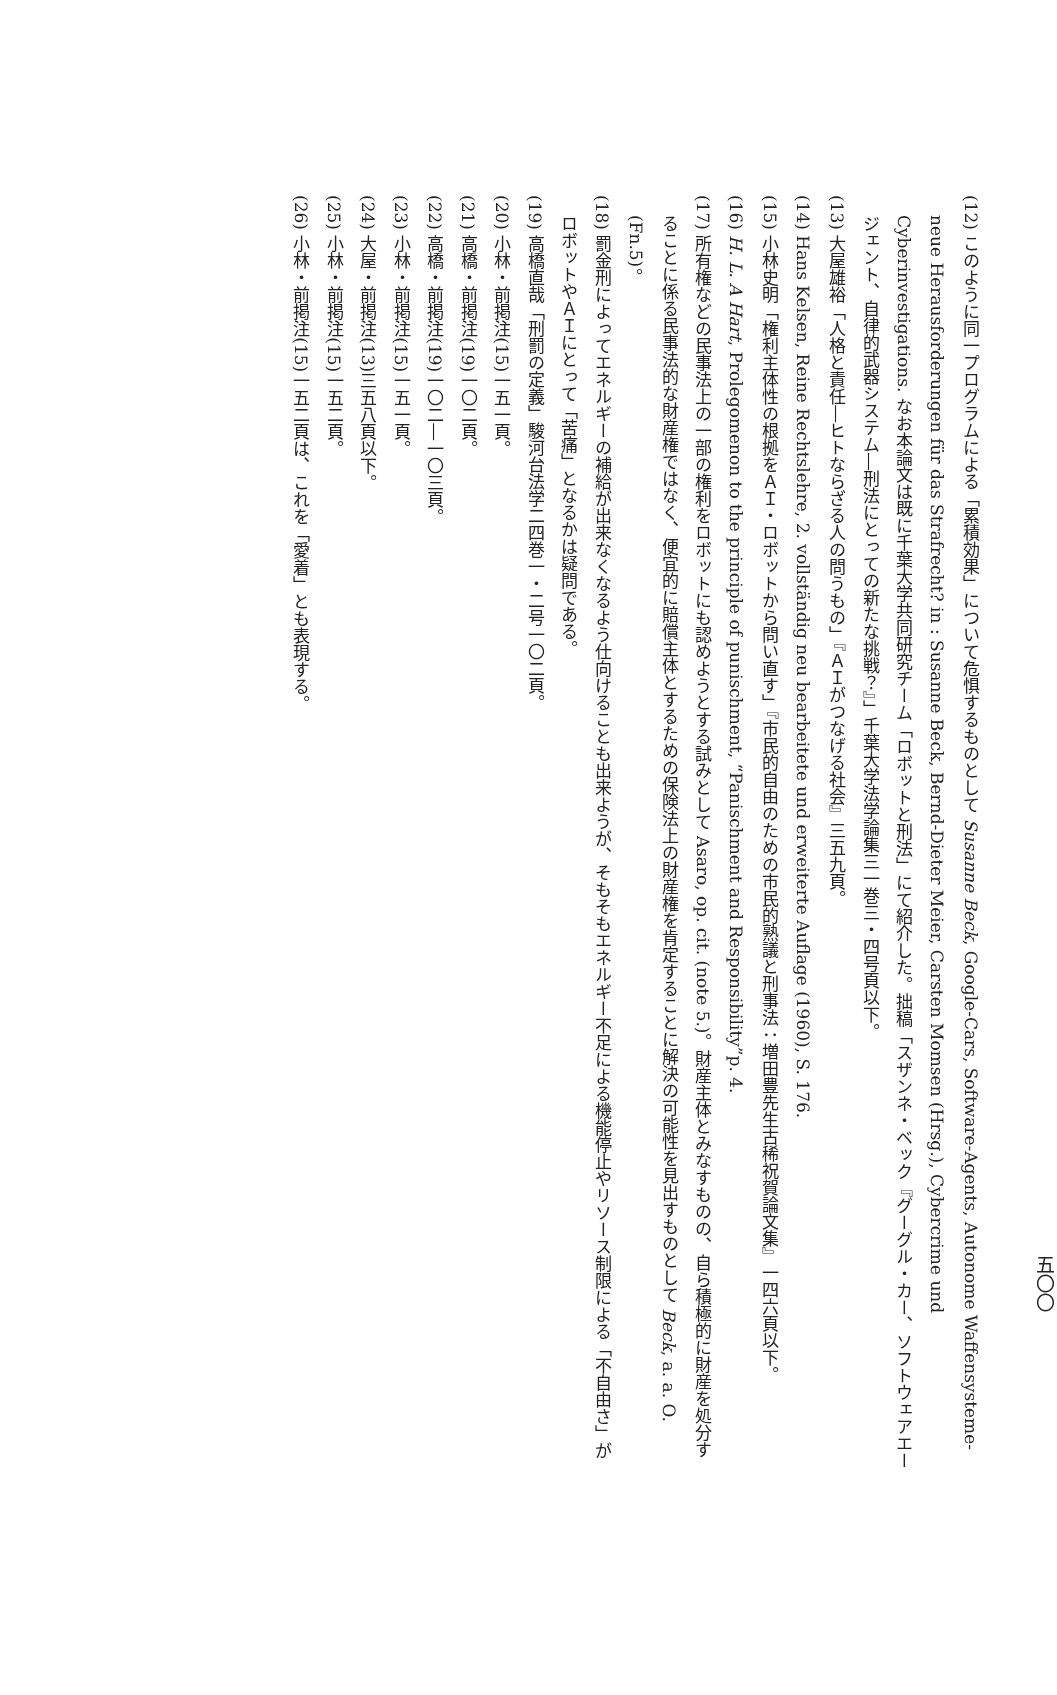五〇〇
(12) このように同一プログラムによる「累積効果」について危惧するものとして Susanne Beck, Google-Cars, Software-Agents, Autonome Waffensysteme-neue Herausforderungen für das Strafrecht? in : Susanne Beck, Bernd-Dieter Meier, Carsten Momsen (Hrsg.), Cybercrime und Cyberinvestigations. なお本論文は既に千葉大学共同研究チーム「ロボットと刑法」にて紹介した。拙稿「スザンネ・ベック『グーグル・カー、ソフトウェアエージェント、自律的武器システム―刑法にとっての新たな挑戦？』」千葉大学法学論集三一巻三・四号頁以下。
(13) 大屋雄裕「人格と責任―ヒトならざる人の問うもの」『ＡＩがつなげる社会』三五九頁。
(14) Hans Kelsen, Reine Rechtslehre, 2. vollständig neu bearbeitete und erweiterte Auflage (1960), S. 176.
(15) 小林史明「権利主体性の根拠をＡＩ・ロボットから問い直す」『市民的自由のための市民的熟議と刑事法：増田豊先生古稀祝賀論文集』一四六頁以下。
(16) H. L. A Hart, Prolegomenon to the principle of punischment, “Panischment and Responsibility”p. 4.
(17) 所有権などの民事法上の一部の権利をロボットにも認めようとする試みとして Asaro, op. cit. (note 5.)。財産主体とみなすものの、自ら積極的に財産を処分することに係る民事法的な財産権ではなく、便宜的に賠償主体とするための保険法上の財産権を肯定することに解決の可能性を見出すものとして Beck, a. a. O. (Fn.5)。
(18) 罰金刑によってエネルギーの補給が出来なくなるよう仕向けることも出来ようが、そもそもエネルギー不足による機能停止やリソース制限による「不自由さ」がロボットやＡＩにとって「苦痛」となるかは疑問である。
(19) 高橋直哉「刑罰の定義」駿河台法学二四巻一・二号一〇二頁。
(20) 小林・前掲注(15)一五一頁。
(21) 高橋・前掲注(19)一〇二頁。
(22) 高橋・前掲注(19)一〇二―一〇三頁。
(23) 小林・前掲注(15)一五一頁。
(24) 大屋・前掲注(13)三五八頁以下。
(25) 小林・前掲注(15)一五二頁。
(26) 小林・前掲注(15)一五二頁は、これを「愛着」とも表現する。